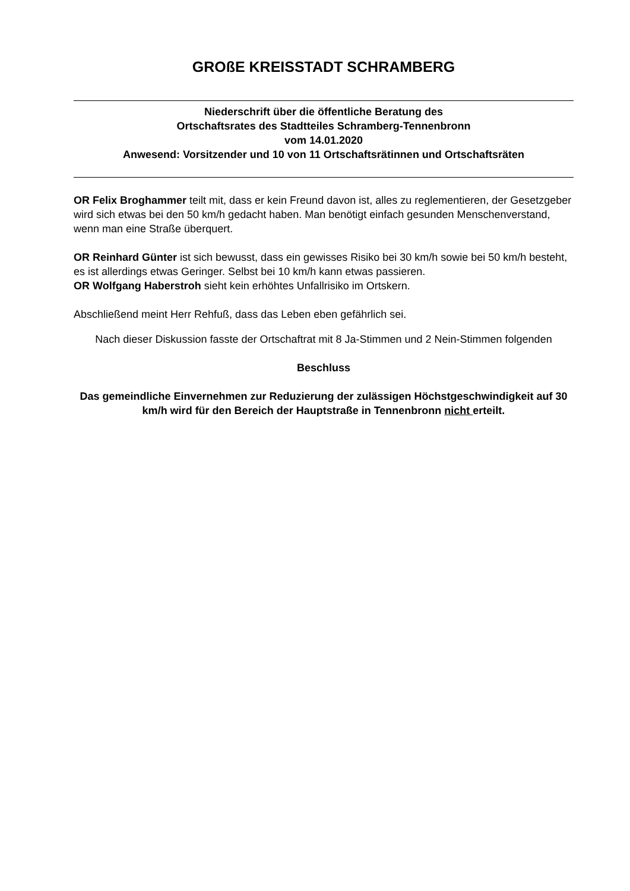GROßE KREISSTADT SCHRAMBERG
Niederschrift über die öffentliche Beratung des
Ortschaftsrates des Stadtteiles Schramberg-Tennenbronn
vom 14.01.2020
Anwesend: Vorsitzender und 10 von 11 Ortschaftsrätinnen und Ortschaftsräten
OR Felix Broghammer teilt mit, dass er kein Freund davon ist, alles zu reglementieren, der Gesetzgeber wird sich etwas bei den 50 km/h gedacht haben. Man benötigt einfach gesunden Menschenverstand, wenn man eine Straße überquert.
OR Reinhard Günter ist sich bewusst, dass ein gewisses Risiko bei 30 km/h sowie bei 50 km/h besteht, es ist allerdings etwas Geringer. Selbst bei 10 km/h kann etwas passieren.
OR Wolfgang Haberstroh sieht kein erhöhtes Unfallrisiko im Ortskern.
Abschließend meint Herr Rehfuß, dass das Leben eben gefährlich sei.
Nach dieser Diskussion fasste der Ortschaftrat mit 8 Ja-Stimmen und 2 Nein-Stimmen folgenden
Beschluss
Das gemeindliche Einvernehmen zur Reduzierung der zulässigen Höchstgeschwindigkeit auf 30 km/h wird für den Bereich der Hauptstraße in Tennenbronn nicht erteilt.